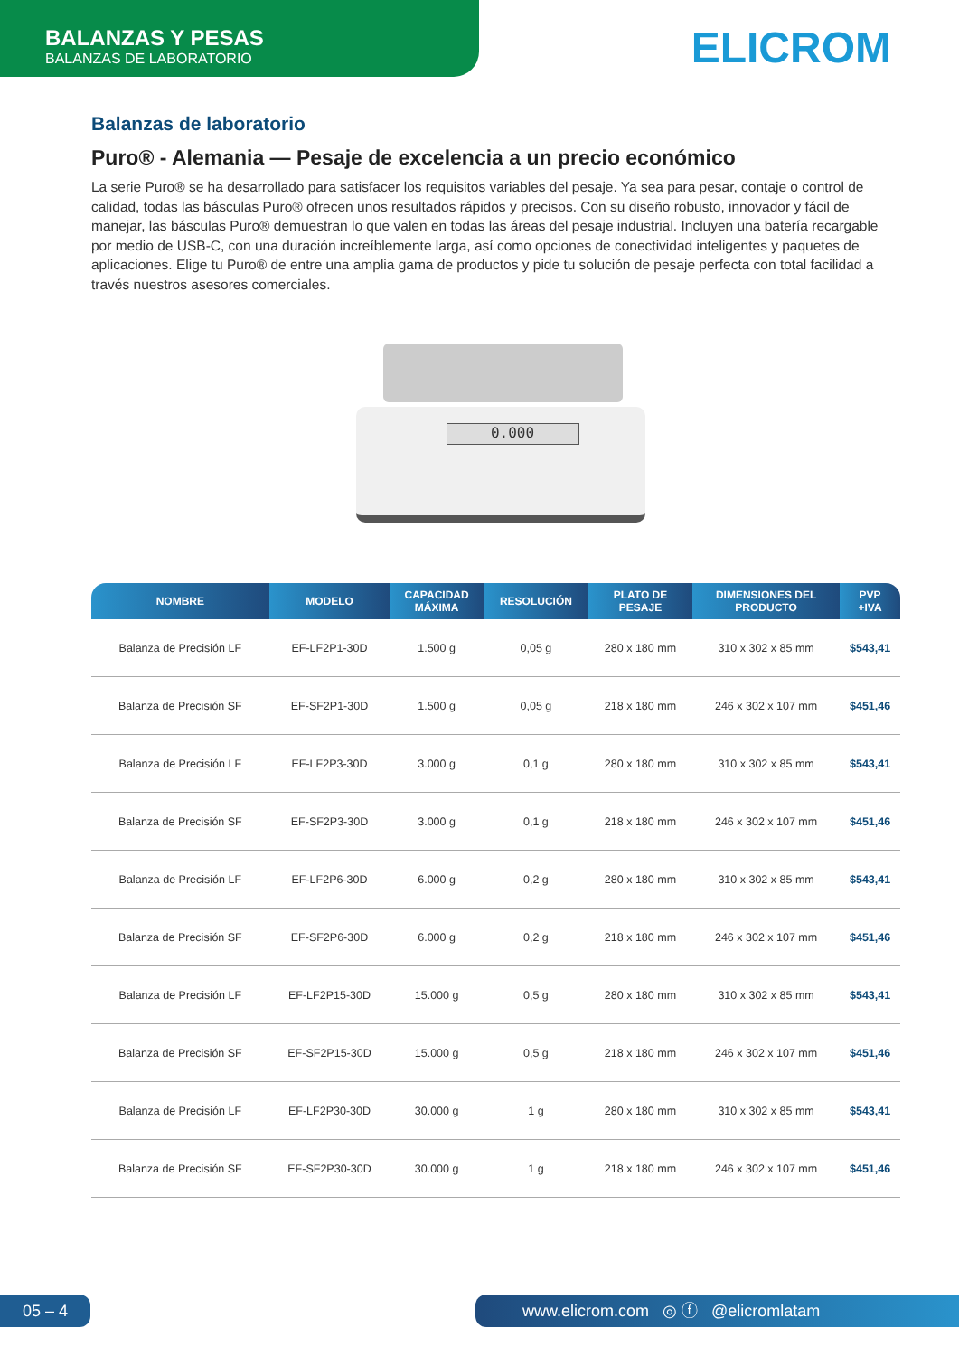BALANZAS Y PESAS
BALANZAS DE LABORATORIO
ELICROM
Balanzas de laboratorio
Puro® - Alemania — Pesaje de excelencia a un precio económico
La serie Puro® se ha desarrollado para satisfacer los requisitos variables del pesaje. Ya sea para pesar, contaje o control de calidad, todas las básculas Puro® ofrecen unos resultados rápidos y precisos. Con su diseño robusto, innovador y fácil de manejar, las básculas Puro® demuestran lo que valen en todas las áreas del pesaje industrial. Incluyen una batería recargable por medio de USB-C, con una duración increíblemente larga, así como opciones de conectividad inteligentes y paquetes de aplicaciones. Elige tu Puro® de entre una amplia gama de productos y pide tu solución de pesaje perfecta con total facilidad a través nuestros asesores comerciales.
0.000
| NOMBRE | MODELO | CAPACIDAD MÁXIMA | RESOLUCIÓN | PLATO DE PESAJE | DIMENSIONES DEL PRODUCTO | PVP +IVA |
| --- | --- | --- | --- | --- | --- | --- |
| Balanza de Precisión LF | EF-LF2P1-30D | 1.500 g | 0,05 g | 280 x 180 mm | 310 x 302 x 85 mm | $543,41 |
| Balanza de Precisión SF | EF-SF2P1-30D | 1.500 g | 0,05 g | 218 x 180 mm | 246 x 302 x 107 mm | $451,46 |
| Balanza de Precisión LF | EF-LF2P3-30D | 3.000 g | 0,1 g | 280 x 180 mm | 310 x 302 x 85 mm | $543,41 |
| Balanza de Precisión SF | EF-SF2P3-30D | 3.000 g | 0,1 g | 218 x 180 mm | 246 x 302 x 107 mm | $451,46 |
| Balanza de Precisión LF | EF-LF2P6-30D | 6.000 g | 0,2 g | 280 x 180 mm | 310 x 302 x 85 mm | $543,41 |
| Balanza de Precisión SF | EF-SF2P6-30D | 6.000 g | 0,2 g | 218 x 180 mm | 246 x 302 x 107 mm | $451,46 |
| Balanza de Precisión LF | EF-LF2P15-30D | 15.000 g | 0,5 g | 280 x 180 mm | 310 x 302 x 85 mm | $543,41 |
| Balanza de Precisión SF | EF-SF2P15-30D | 15.000 g | 0,5 g | 218 x 180 mm | 246 x 302 x 107 mm | $451,46 |
| Balanza de Precisión LF | EF-LF2P30-30D | 30.000 g | 1 g | 280 x 180 mm | 310 x 302 x 85 mm | $543,41 |
| Balanza de Precisión SF | EF-SF2P30-30D | 30.000 g | 1 g | 218 x 180 mm | 246 x 302 x 107 mm | $451,46 |
05 – 4 www.elicrom.com ◎ ⓕ @elicromlatam